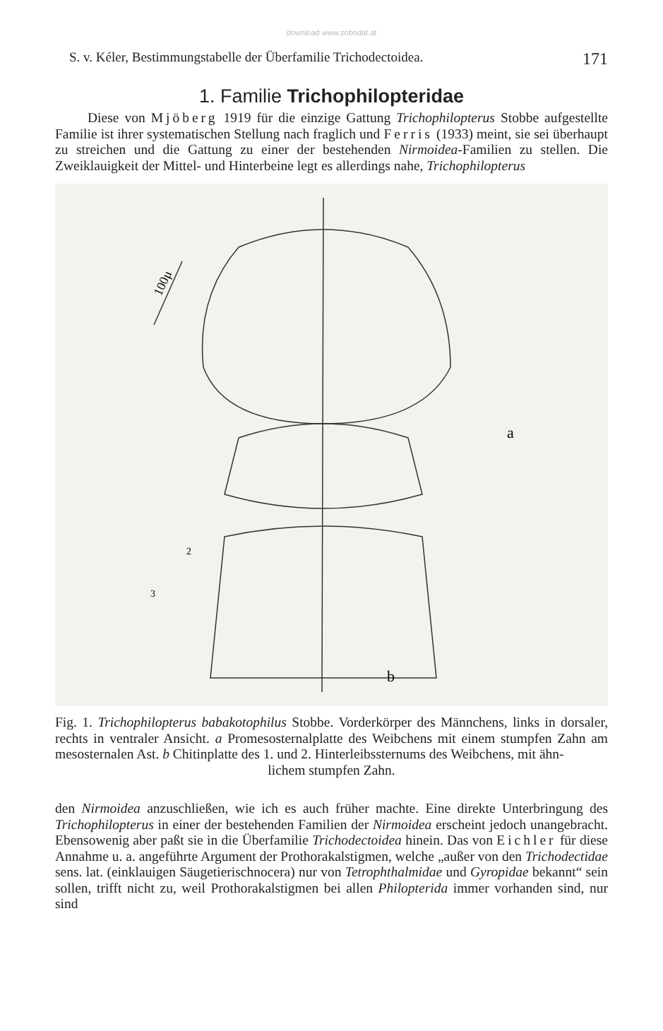download www.zobodat.at
S. v. Kéler, Bestimmungstabelle der Überfamilie Trichodectoidea. 171
1. Familie Trichophilopteridae
Diese von Mjöberg 1919 für die einzige Gattung Trichophilopterus Stobbe aufgestellte Familie ist ihrer systematischen Stellung nach fraglich und Ferris (1933) meint, sie sei überhaupt zu streichen und die Gattung zu einer der bestehenden Nirmoidea-Familien zu stellen. Die Zweiklauigkeit der Mittel- und Hinterbeine legt es allerdings nahe, Trichophilopterus
a
b
100μ
2
3
Fig. 1. Trichophilopterus babakotophilus Stobbe. Vorderkörper des Männchens, links in dorsaler, rechts in ventraler Ansicht. a Promesosternalplatte des Weibchens mit einem stumpfen Zahn am mesosternalen Ast. b Chitinplatte des 1. und 2. Hinterleibssternums des Weibchens, mit ähn-
lichem stumpfen Zahn.
den Nirmoidea anzuschließen, wie ich es auch früher machte. Eine direkte Unterbringung des Trichophilopterus in einer der bestehenden Familien der Nirmoidea erscheint jedoch unangebracht. Ebensowenig aber paßt sie in die Überfamilie Trichodectoidea hinein. Das von Eichler für diese Annahme u. a. angeführte Argument der Prothorakalstigmen, welche „außer von den Trichodectidae sens. lat. (einklauigen Säugetierischnocera) nur von Tetrophthalmidae und Gyropidae bekannt“ sein sollen, trifft nicht zu, weil Prothorakalstigmen bei allen Philopterida immer vorhanden sind, nur sind